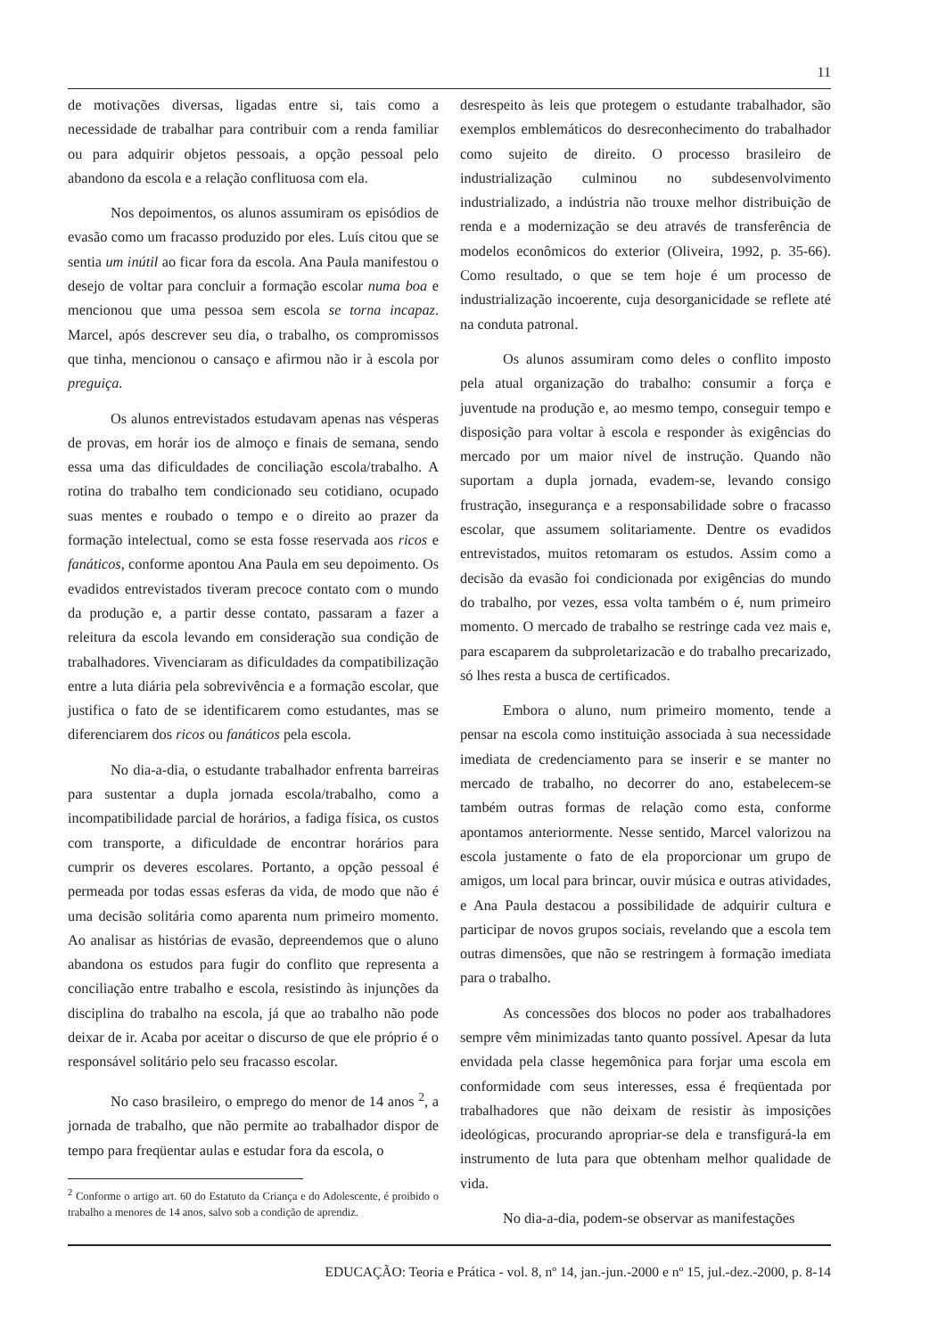11
de motivações diversas, ligadas entre si, tais como a necessidade de trabalhar para contribuir com a renda familiar ou para adquirir objetos pessoais, a opção pessoal pelo abandono da escola e a relação conflituosa com ela.
Nos depoimentos, os alunos assumiram os episódios de evasão como um fracasso produzido por eles. Luís citou que se sentia um inútil ao ficar fora da escola. Ana Paula manifestou o desejo de voltar para concluir a formação escolar numa boa e mencionou que uma pessoa sem escola se torna incapaz. Marcel, após descrever seu dia, o trabalho, os compromissos que tinha, mencionou o cansaço e afirmou não ir à escola por preguiça.
Os alunos entrevistados estudavam apenas nas vésperas de provas, em horár ios de almoço e finais de semana, sendo essa uma das dificuldades de conciliação escola/trabalho. A rotina do trabalho tem condicionado seu cotidiano, ocupado suas mentes e roubado o tempo e o direito ao prazer da formação intelectual, como se esta fosse reservada aos ricos e fanáticos, conforme apontou Ana Paula em seu depoimento. Os evadidos entrevistados tiveram precoce contato com o mundo da produção e, a partir desse contato, passaram a fazer a releitura da escola levando em consideração sua condição de trabalhadores. Vivenciaram as dificuldades da compatibilização entre a luta diária pela sobrevivência e a formação escolar, que justifica o fato de se identificarem como estudantes, mas se diferenciarem dos ricos ou fanáticos pela escola.
No dia-a-dia, o estudante trabalhador enfrenta barreiras para sustentar a dupla jornada escola/trabalho, como a incompatibilidade parcial de horários, a fadiga física, os custos com transporte, a dificuldade de encontrar horários para cumprir os deveres escolares. Portanto, a opção pessoal é permeada por todas essas esferas da vida, de modo que não é uma decisão solitária como aparenta num primeiro momento. Ao analisar as histórias de evasão, depreendemos que o aluno abandona os estudos para fugir do conflito que representa a conciliação entre trabalho e escola, resistindo às injunções da disciplina do trabalho na escola, já que ao trabalho não pode deixar de ir. Acaba por aceitar o discurso de que ele próprio é o responsável solitário pelo seu fracasso escolar.
No caso brasileiro, o emprego do menor de 14 anos <sup>2</sup>, a jornada de trabalho, que não permite ao trabalhador dispor de tempo para freqüentar aulas e estudar fora da escola, o
<sup>2</sup> Conforme o artigo art. 60 do Estatuto da Criança e do Adolescente, é proibido o trabalho a menores de 14 anos, salvo sob a condição de aprendiz.
desrespeito às leis que protegem o estudante trabalhador, são exemplos emblemáticos do desreconhecimento do trabalhador como sujeito de direito. O processo brasileiro de industrialização culminou no subdesenvolvimento industrializado, a indústria não trouxe melhor distribuição de renda e a modernização se deu através de transferência de modelos econômicos do exterior (Oliveira, 1992, p. 35-66). Como resultado, o que se tem hoje é um processo de industrialização incoerente, cuja desorganicidade se reflete até na conduta patronal.
Os alunos assumiram como deles o conflito imposto pela atual organização do trabalho: consumir a força e juventude na produção e, ao mesmo tempo, conseguir tempo e disposição para voltar à escola e responder às exigências do mercado por um maior nível de instrução. Quando não suportam a dupla jornada, evadem-se, levando consigo frustração, insegurança e a responsabilidade sobre o fracasso escolar, que assumem solitariamente. Dentre os evadidos entrevistados, muitos retomaram os estudos. Assim como a decisão da evasão foi condicionada por exigências do mundo do trabalho, por vezes, essa volta também o é, num primeiro momento. O mercado de trabalho se restringe cada vez mais e, para escaparem da subproletarizacão e do trabalho precarizado, só lhes resta a busca de certificados.
Embora o aluno, num primeiro momento, tende a pensar na escola como instituição associada à sua necessidade imediata de credenciamento para se inserir e se manter no mercado de trabalho, no decorrer do ano, estabelecem-se também outras formas de relação como esta, conforme apontamos anteriormente. Nesse sentido, Marcel valorizou na escola justamente o fato de ela proporcionar um grupo de amigos, um local para brincar, ouvir música e outras atividades, e Ana Paula destacou a possibilidade de adquirir cultura e participar de novos grupos sociais, revelando que a escola tem outras dimensões, que não se restringem à formação imediata para o trabalho.
As concessões dos blocos no poder aos trabalhadores sempre vêm minimizadas tanto quanto possível. Apesar da luta envidada pela classe hegemônica para forjar uma escola em conformidade com seus interesses, essa é freqüentada por trabalhadores que não deixam de resistir às imposições ideológicas, procurando apropriar-se dela e transfigurá-la em instrumento de luta para que obtenham melhor qualidade de vida.
No dia-a-dia, podem-se observar as manifestações
EDUCAÇÃO: Teoria e Prática - vol. 8, nº 14, jan.-jun.-2000 e nº 15, jul.-dez.-2000, p. 8-14